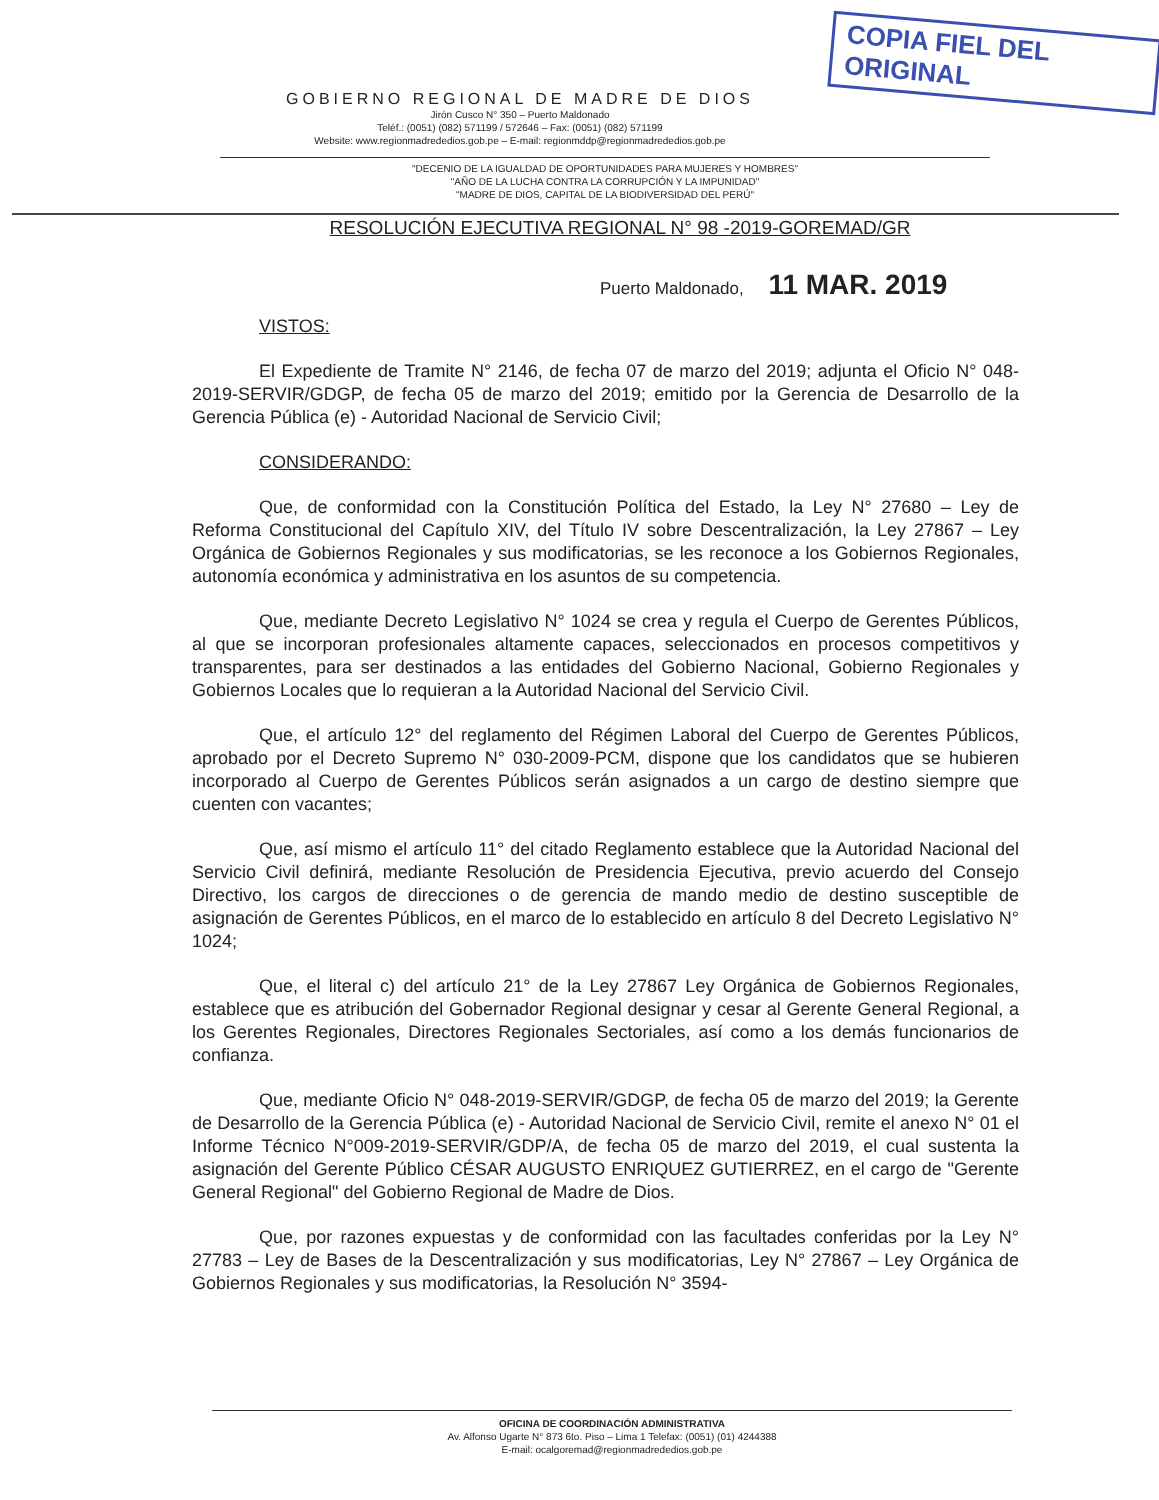COPIA FIEL DEL ORIGINAL
GOBIERNO REGIONAL DE MADRE DE DIOS
Jirón Cusco N° 350 – Puerto Maldonado
Teléf.: (0051) (082) 571199 / 572646 – Fax: (0051) (082) 571199
Website: www.regionmadrededios.gob.pe – E-mail: regionmddp@regionmadrededios.gob.pe
"DECENIO DE LA IGUALDAD DE OPORTUNIDADES PARA MUJERES Y HOMBRES"
"AÑO DE LA LUCHA CONTRA LA CORRUPCIÓN Y LA IMPUNIDAD"
"MADRE DE DIOS, CAPITAL DE LA BIODIVERSIDAD DEL PERÚ"
RESOLUCIÓN EJECUTIVA REGIONAL N° 98 -2019-GOREMAD/GR
Puerto Maldonado, 11 MAR. 2019
VISTOS:
El Expediente de Tramite N° 2146, de fecha 07 de marzo del 2019; adjunta el Oficio N° 048-2019-SERVIR/GDGP, de fecha 05 de marzo del 2019; emitido por la Gerencia de Desarrollo de la Gerencia Pública (e) - Autoridad Nacional de Servicio Civil;
CONSIDERANDO:
Que, de conformidad con la Constitución Política del Estado, la Ley N° 27680 – Ley de Reforma Constitucional del Capítulo XIV, del Título IV sobre Descentralización, la Ley 27867 – Ley Orgánica de Gobiernos Regionales y sus modificatorias, se les reconoce a los Gobiernos Regionales, autonomía económica y administrativa en los asuntos de su competencia.
Que, mediante Decreto Legislativo N° 1024 se crea y regula el Cuerpo de Gerentes Públicos, al que se incorporan profesionales altamente capaces, seleccionados en procesos competitivos y transparentes, para ser destinados a las entidades del Gobierno Nacional, Gobierno Regionales y Gobiernos Locales que lo requieran a la Autoridad Nacional del Servicio Civil.
Que, el artículo 12° del reglamento del Régimen Laboral del Cuerpo de Gerentes Públicos, aprobado por el Decreto Supremo N° 030-2009-PCM, dispone que los candidatos que se hubieren incorporado al Cuerpo de Gerentes Públicos serán asignados a un cargo de destino siempre que cuenten con vacantes;
Que, así mismo el artículo 11° del citado Reglamento establece que la Autoridad Nacional del Servicio Civil definirá, mediante Resolución de Presidencia Ejecutiva, previo acuerdo del Consejo Directivo, los cargos de direcciones o de gerencia de mando medio de destino susceptible de asignación de Gerentes Públicos, en el marco de lo establecido en artículo 8 del Decreto Legislativo N° 1024;
Que, el literal c) del artículo 21° de la Ley 27867 Ley Orgánica de Gobiernos Regionales, establece que es atribución del Gobernador Regional designar y cesar al Gerente General Regional, a los Gerentes Regionales, Directores Regionales Sectoriales, así como a los demás funcionarios de confianza.
Que, mediante Oficio N° 048-2019-SERVIR/GDGP, de fecha 05 de marzo del 2019; la Gerente de Desarrollo de la Gerencia Pública (e) - Autoridad Nacional de Servicio Civil, remite el anexo N° 01 el Informe Técnico N°009-2019-SERVIR/GDP/A, de fecha 05 de marzo del 2019, el cual sustenta la asignación del Gerente Público CÉSAR AUGUSTO ENRIQUEZ GUTIERREZ, en el cargo de "Gerente General Regional" del Gobierno Regional de Madre de Dios.
Que, por razones expuestas y de conformidad con las facultades conferidas por la Ley N° 27783 – Ley de Bases de la Descentralización y sus modificatorias, Ley N° 27867 – Ley Orgánica de Gobiernos Regionales y sus modificatorias, la Resolución N° 3594-
OFICINA DE COORDINACIÓN ADMINISTRATIVA
Av. Alfonso Ugarte N° 873 6to. Piso – Lima 1 Telefax: (0051) (01) 4244388
E-mail: ocalgoremad@regionmadrededios.gob.pe